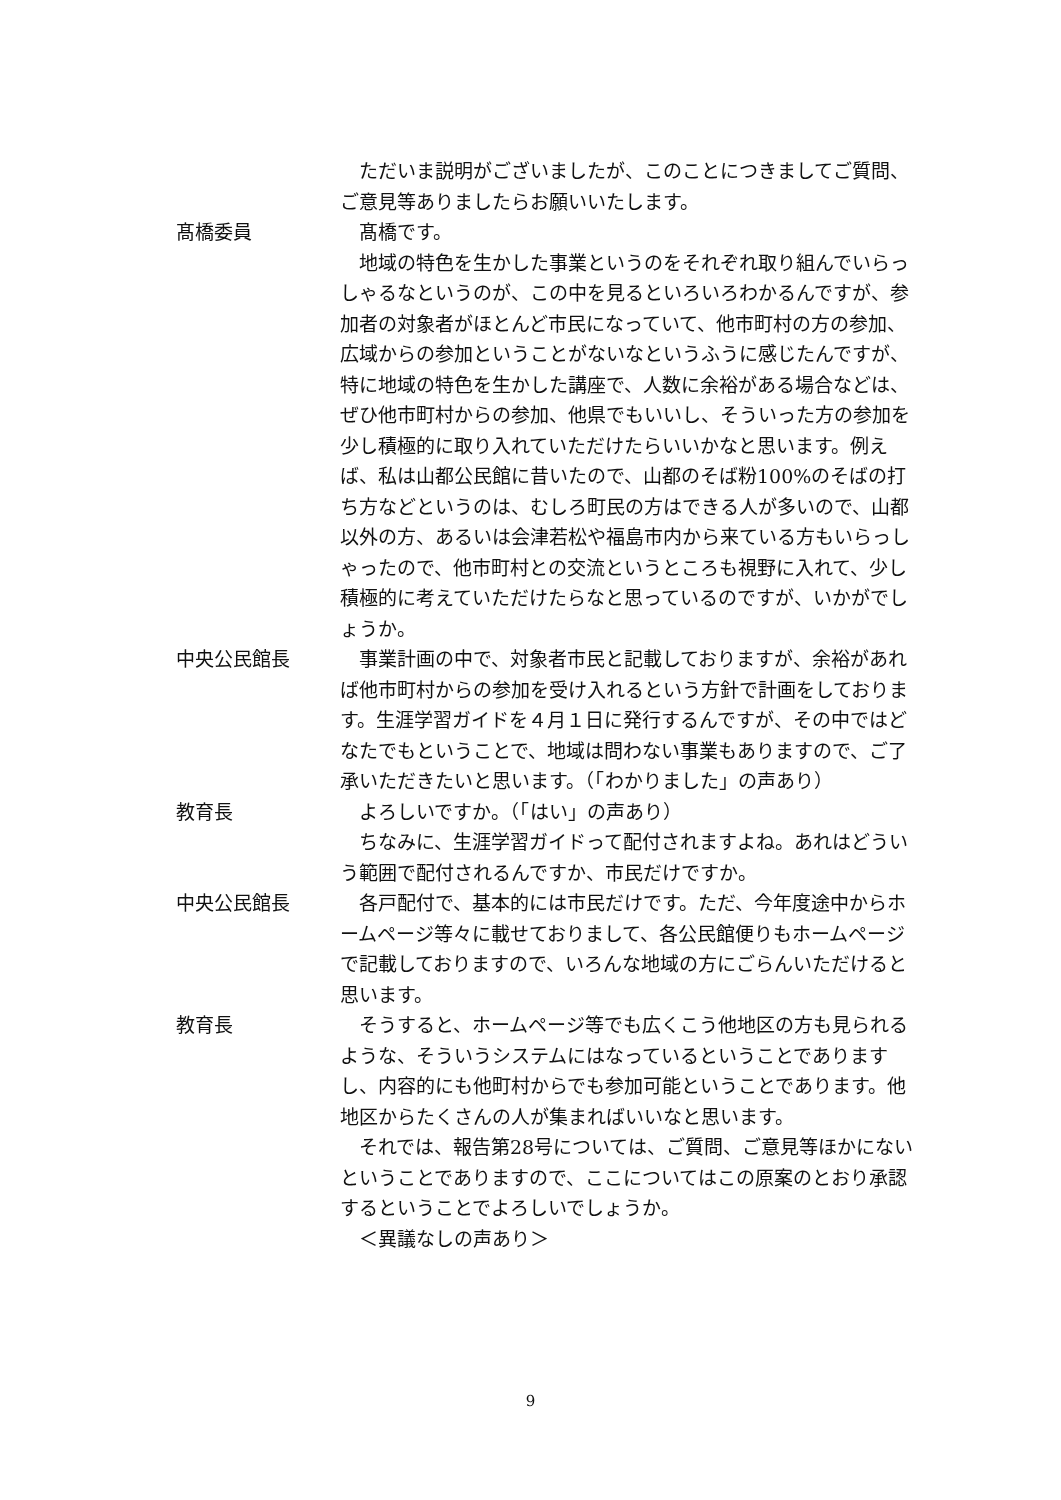ただいま説明がございましたが、このことにつきましてご質問、ご意見等ありましたらお願いいたします。
髙橋委員 髙橋です。
地域の特色を生かした事業というのをそれぞれ取り組んでいらっしゃるなというのが、この中を見るといろいろわかるんですが、参加者の対象者がほとんど市民になっていて、他市町村の方の参加、広域からの参加ということがないなというふうに感じたんですが、特に地域の特色を生かした講座で、人数に余裕がある場合などは、ぜひ他市町村からの参加、他県でもいいし、そういった方の参加を少し積極的に取り入れていただけたらいいかなと思います。例えば、私は山都公民館に昔いたので、山都のそば粉100%のそばの打ち方などというのは、むしろ町民の方はできる人が多いので、山都以外の方、あるいは会津若松や福島市内から来ている方もいらっしゃったので、他市町村との交流というところも視野に入れて、少し積極的に考えていただけたらなと思っているのですが、いかがでしょうか。
中央公民館長 事業計画の中で、対象者市民と記載しておりますが、余裕があれば他市町村からの参加を受け入れるという方針で計画をしております。生涯学習ガイドを４月１日に発行するんですが、その中ではどなたでもということで、地域は問わない事業もありますので、ご了承いただきたいと思います。（「わかりました」の声あり）
教育長 よろしいですか。（「はい」の声あり）
ちなみに、生涯学習ガイドって配付されますよね。あれはどういう範囲で配付されるんですか、市民だけですか。
中央公民館長 各戸配付で、基本的には市民だけです。ただ、今年度途中からホームページ等々に載せておりまして、各公民館便りもホームページで記載しておりますので、いろんな地域の方にごらんいただけると思います。
教育長 そうすると、ホームページ等でも広くこう他地区の方も見られるような、そういうシステムにはなっているということでありますし、内容的にも他町村からでも参加可能ということであります。他地区からたくさんの人が集まればいいなと思います。
それでは、報告第28号については、ご質問、ご意見等ほかにないということでありますので、ここについてはこの原案のとおり承認するということでよろしいでしょうか。
＜異議なしの声あり＞
9